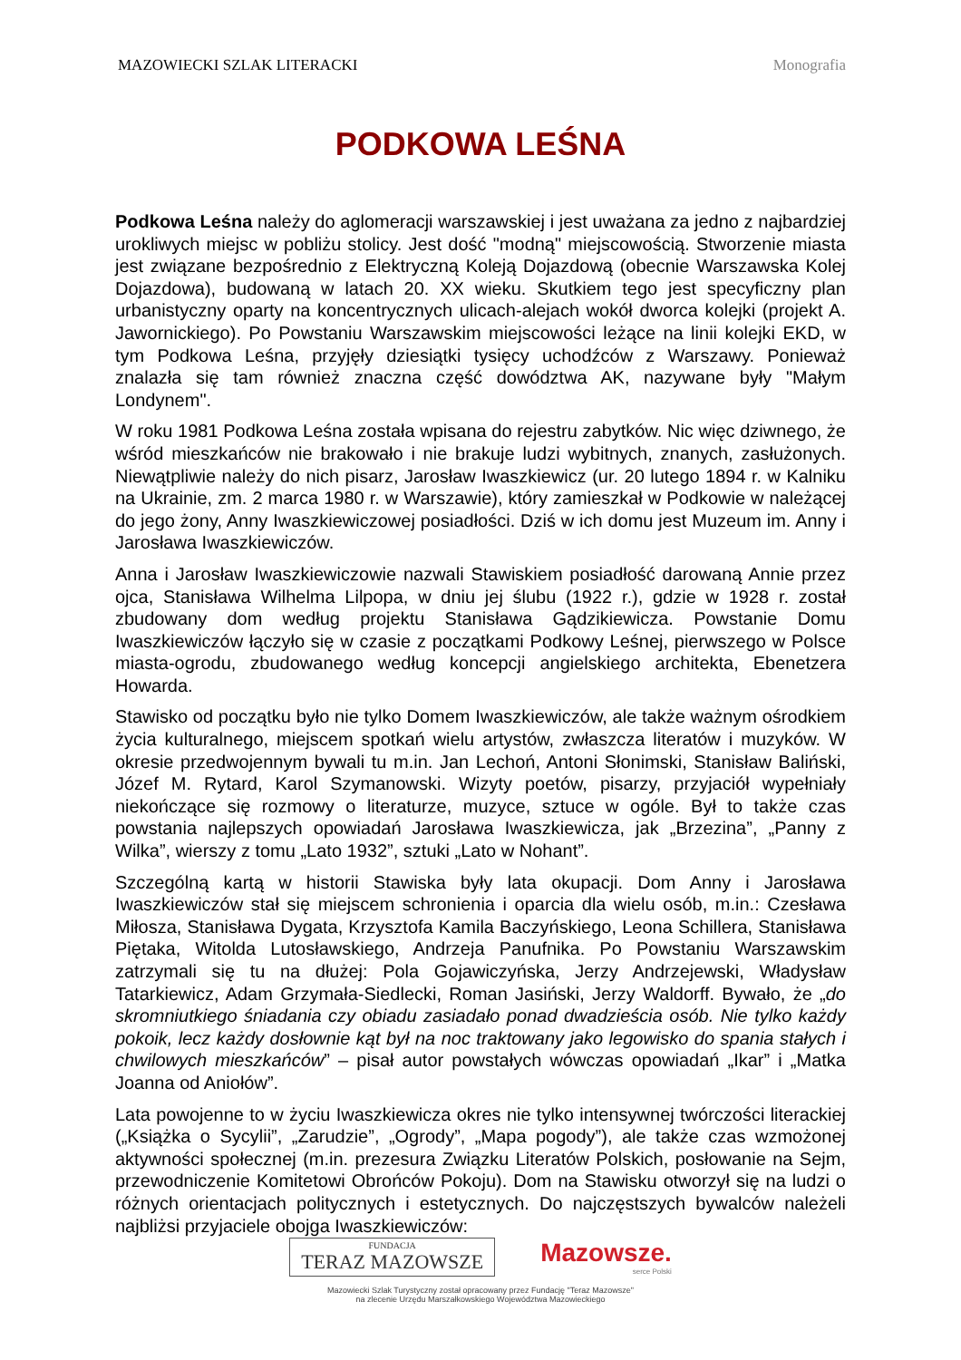MAZOWIECKI SZLAK LITERACKI Monografia
PODKOWA LEŚNA
Podkowa Leśna należy do aglomeracji warszawskiej i jest uważana za jedno z najbardziej urokliwych miejsc w pobliżu stolicy. Jest dość "modną" miejscowością. Stworzenie miasta jest związane bezpośrednio z Elektryczną Koleją Dojazdową (obecnie Warszawska Kolej Dojazdowa), budowaną w latach 20. XX wieku. Skutkiem tego jest specyficzny plan urbanistyczny oparty na koncentrycznych ulicach-alejach wokół dworca kolejki (projekt A. Jawornickiego). Po Powstaniu Warszawskim miejscowości leżące na linii kolejki EKD, w tym Podkowa Leśna, przyjęły dziesiątki tysięcy uchodźców z Warszawy. Ponieważ znalazła się tam również znaczna część dowództwa AK, nazywane były "Małym Londynem".
W roku 1981 Podkowa Leśna została wpisana do rejestru zabytków. Nic więc dziwnego, że wśród mieszkańców nie brakowało i nie brakuje ludzi wybitnych, znanych, zasłużonych. Niewątpliwie należy do nich pisarz, Jarosław Iwaszkiewicz (ur. 20 lutego 1894 r. w Kalniku na Ukrainie, zm. 2 marca 1980 r. w Warszawie), który zamieszkał w Podkowie w należącej do jego żony, Anny Iwaszkiewiczowej posiadłości. Dziś w ich domu jest Muzeum im. Anny i Jarosława Iwaszkiewiczów.
Anna i Jarosław Iwaszkiewiczowie nazwali Stawiskiem posiadłość darowaną Annie przez ojca, Stanisława Wilhelma Lilpopa, w dniu jej ślubu (1922 r.), gdzie w 1928 r. został zbudowany dom według projektu Stanisława Gądzikiewicza. Powstanie Domu Iwaszkiewiczów łączyło się w czasie z początkami Podkowy Leśnej, pierwszego w Polsce miasta-ogrodu, zbudowanego według koncepcji angielskiego architekta, Ebenetzera Howarda.
Stawisko od początku było nie tylko Domem Iwaszkiewiczów, ale także ważnym ośrodkiem życia kulturalnego, miejscem spotkań wielu artystów, zwłaszcza literatów i muzyków. W okresie przedwojennym bywali tu m.in. Jan Lechoń, Antoni Słonimski, Stanisław Baliński, Józef M. Rytard, Karol Szymanowski. Wizyty poetów, pisarzy, przyjaciół wypełniały niekończące się rozmowy o literaturze, muzyce, sztuce w ogóle. Był to także czas powstania najlepszych opowiadań Jarosława Iwaszkiewicza, jak „Brzezina”, „Panny z Wilka”, wierszy z tomu „Lato 1932”, sztuki „Lato w Nohant”.
Szczególną kartą w historii Stawiska były lata okupacji. Dom Anny i Jarosława Iwaszkiewiczów stał się miejscem schronienia i oparcia dla wielu osób, m.in.: Czesława Miłosza, Stanisława Dygata, Krzysztofa Kamila Baczyńskiego, Leona Schillera, Stanisława Piętaka, Witolda Lutosławskiego, Andrzeja Panufnika. Po Powstaniu Warszawskim zatrzymali się tu na dłużej: Pola Gojawiczyńska, Jerzy Andrzejewski, Władysław Tatarkiewicz, Adam Grzymała-Siedlecki, Roman Jasiński, Jerzy Waldorff. Bywało, że „do skromniutkiego śniadania czy obiadu zasiadało ponad dwadzieścia osób. Nie tylko każdy pokoik, lecz każdy dosłownie kąt był na noc traktowany jako legowisko do spania stałych i chwilowych mieszkańców” – pisał autor powstałych wówczas opowiadań „Ikar” i „Matka Joanna od Aniołów”.
Lata powojenne to w życiu Iwaszkiewicza okres nie tylko intensywnej twórczości literackiej („Książka o Sycylii”, „Zarudzie”, „Ogrody”, „Mapa pogody”), ale także czas wzmożonej aktywności społecznej (m.in. prezesura Związku Literatów Polskich, posłowanie na Sejm, przewodniczenie Komitetowi Obrońców Pokoju). Dom na Stawisku otworzył się na ludzi o różnych orientacjach politycznych i estetycznych. Do najczęstszych bywalców należeli najbliżsi przyjaciele obojga Iwaszkiewiczów:
FUNDACJA
TERAZ MAZOWSZE
Mazowsze.
serce Polski
Mazowiecki Szlak Turystyczny został opracowany przez Fundację "Teraz Mazowsze"
na zlecenie Urzędu Marszałkowskiego Województwa Mazowieckiego